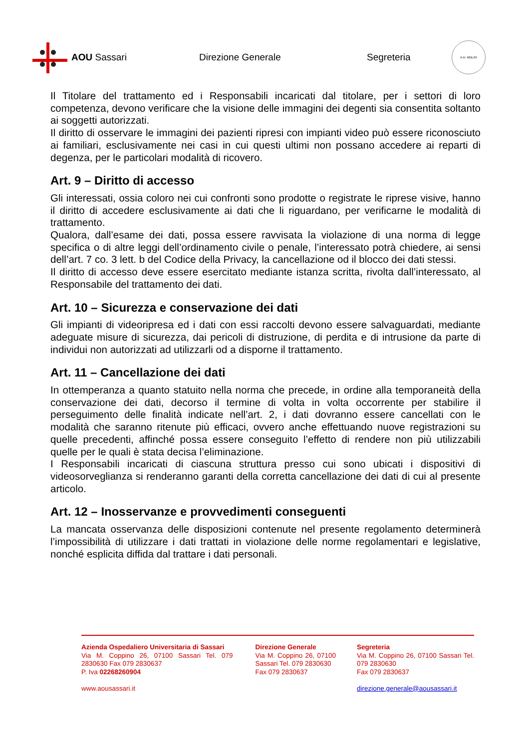AOU Sassari Direzione Generale Segreteria
A.D. MDLXII
Il Titolare del trattamento ed i Responsabili incaricati dal titolare, per i settori di loro competenza, devono verificare che la visione delle immagini dei degenti sia consentita soltanto ai soggetti autorizzati.
Il diritto di osservare le immagini dei pazienti ripresi con impianti video può essere riconosciuto ai familiari, esclusivamente nei casi in cui questi ultimi non possano accedere ai reparti di degenza, per le particolari modalità di ricovero.
Art. 9 – Diritto di accesso
Gli interessati, ossia coloro nei cui confronti sono prodotte o registrate le riprese visive, hanno il diritto di accedere esclusivamente ai dati che li riguardano, per verificarne le modalità di trattamento.
Qualora, dall’esame dei dati, possa essere ravvisata la violazione di una norma di legge specifica o di altre leggi dell’ordinamento civile o penale, l’interessato potrà chiedere, ai sensi dell’art. 7 co. 3 lett. b del Codice della Privacy, la cancellazione od il blocco dei dati stessi.
Il diritto di accesso deve essere esercitato mediante istanza scritta, rivolta dall’interessato, al Responsabile del trattamento dei dati.
Art. 10 – Sicurezza e conservazione dei dati
Gli impianti di videoripresa ed i dati con essi raccolti devono essere salvaguardati, mediante adeguate misure di sicurezza, dai pericoli di distruzione, di perdita e di intrusione da parte di individui non autorizzati ad utilizzarli od a disporne il trattamento.
Art. 11 – Cancellazione dei dati
In ottemperanza a quanto statuito nella norma che precede, in ordine alla temporaneità della conservazione dei dati, decorso il termine di volta in volta occorrente per stabilire il perseguimento delle finalità indicate nell’art. 2, i dati dovranno essere cancellati con le modalità che saranno ritenute più efficaci, ovvero anche effettuando nuove registrazioni su quelle precedenti, affinché possa essere conseguito l’effetto di rendere non più utilizzabili quelle per le quali è stata decisa l’eliminazione.
I Responsabili incaricati di ciascuna struttura presso cui sono ubicati i dispositivi di videosorveglianza si renderanno garanti della corretta cancellazione dei dati di cui al presente articolo.
Art. 12 – Inosservanze e provvedimenti conseguenti
La mancata osservanza delle disposizioni contenute nel presente regolamento determinerà l’impossibilità di utilizzare i dati trattati in violazione delle norme regolamentari e legislative, nonché esplicita diffida dal trattare i dati personali.
Azienda Ospedaliero Universitaria di Sassari
Via M. Coppino 26, 07100 Sassari Tel. 079 2830630 Fax 079 2830637
P. Iva 02268260904
www.aousassari.it
Direzione Generale
Via M. Coppino 26, 07100 Sassari Tel. 079 2830630
Fax 079 2830637
Segreteria
Via M. Coppino 26, 07100 Sassari Tel. 079 2830630
Fax 079 2830637
direzione.generale@aousassari.it